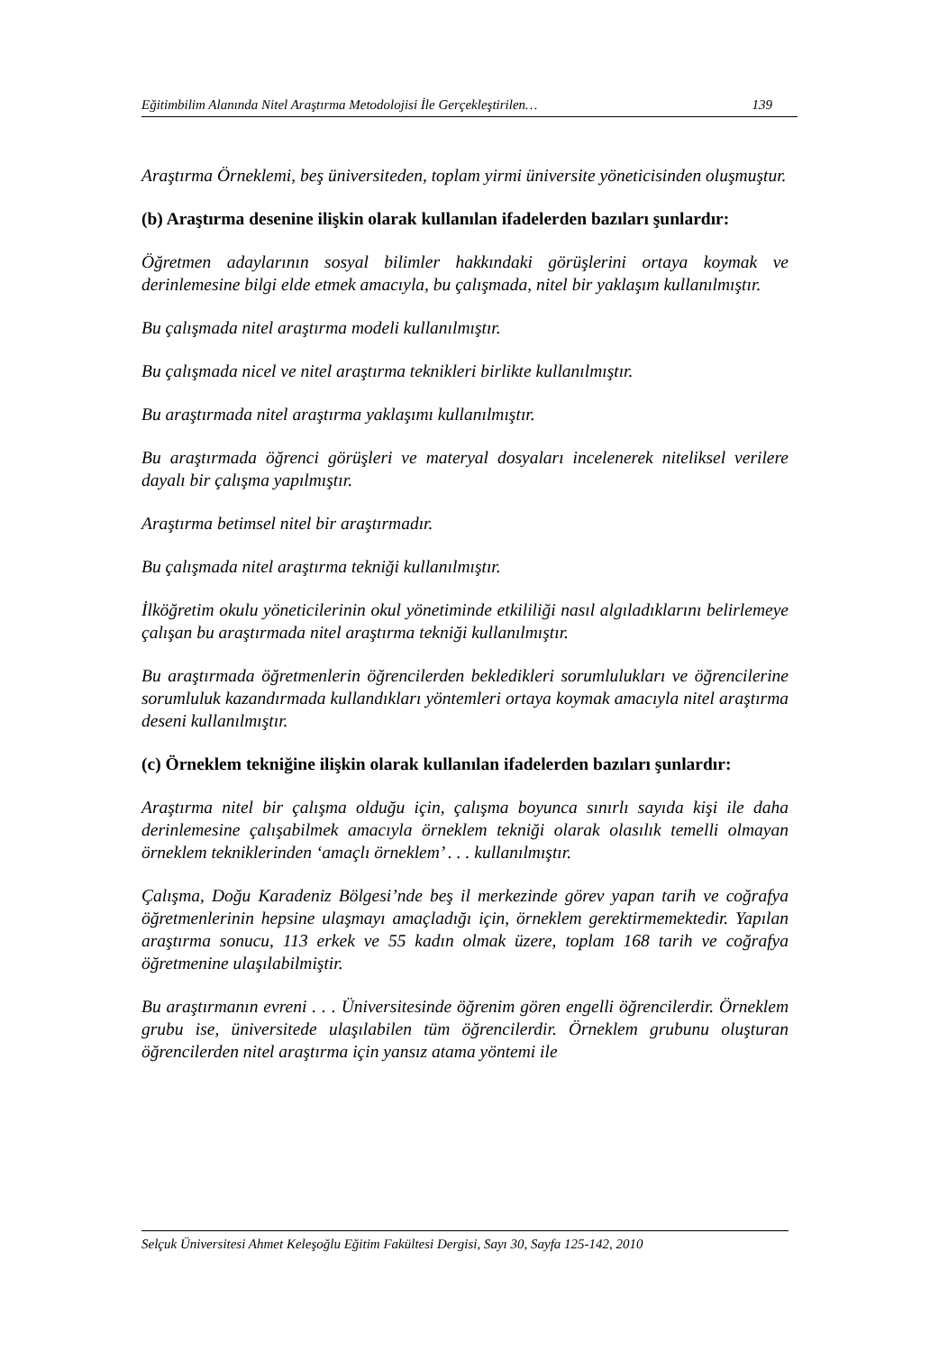Eğitimbilim Alanında Nitel Araştırma Metodolojisi İle Gerçekleştirilen… 139
Araştırma Örneklemi, beş üniversiteden, toplam yirmi üniversite yöneticisinden oluşmuştur.
(b) Araştırma desenine ilişkin olarak kullanılan ifadelerden bazıları şunlardır:
Öğretmen adaylarının sosyal bilimler hakkındaki görüşlerini ortaya koymak ve derinlemesine bilgi elde etmek amacıyla, bu çalışmada, nitel bir yaklaşım kullanılmıştır.
Bu çalışmada nitel araştırma modeli kullanılmıştır.
Bu çalışmada nicel ve nitel araştırma teknikleri birlikte kullanılmıştır.
Bu araştırmada nitel araştırma yaklaşımı kullanılmıştır.
Bu araştırmada öğrenci görüşleri ve materyal dosyaları incelenerek niteliksel verilere dayalı bir çalışma yapılmıştır.
Araştırma betimsel nitel bir araştırmadır.
Bu çalışmada nitel araştırma tekniği kullanılmıştır.
İlköğretim okulu yöneticilerinin okul yönetiminde etkililiği nasıl algıladıklarını belirlemeye çalışan bu araştırmada nitel araştırma tekniği kullanılmıştır.
Bu araştırmada öğretmenlerin öğrencilerden bekledikleri sorumlulukları ve öğrencilerine sorumluluk kazandırmada kullandıkları yöntemleri ortaya koymak amacıyla nitel araştırma deseni kullanılmıştır.
(c) Örneklem tekniğine ilişkin olarak kullanılan ifadelerden bazıları şunlardır:
Araştırma nitel bir çalışma olduğu için, çalışma boyunca sınırlı sayıda kişi ile daha derinlemesine çalışabilmek amacıyla örneklem tekniği olarak olasılık temelli olmayan örneklem tekniklerinden ‘amaçlı örneklem’ . . . kullanılmıştır.
Çalışma, Doğu Karadeniz Bölgesi’nde beş il merkezinde görev yapan tarih ve coğrafya öğretmenlerinin hepsine ulaşmayı amaçladığı için, örneklem gerektirmemektedir. Yapılan araştırma sonucu, 113 erkek ve 55 kadın olmak üzere, toplam 168 tarih ve coğrafya öğretmenine ulaşılabilmiştir.
Bu araştırmanın evreni . . . Üniversitesinde öğrenim gören engelli öğrencilerdir. Örneklem grubu ise, üniversitede ulaşılabilen tüm öğrencilerdir. Örneklem grubunu oluşturan öğrencilerden nitel araştırma için yansız atama yöntemi ile
Selçuk Üniversitesi Ahmet Keleşoğlu Eğitim Fakültesi Dergisi, Sayı 30, Sayfa 125-142, 2010